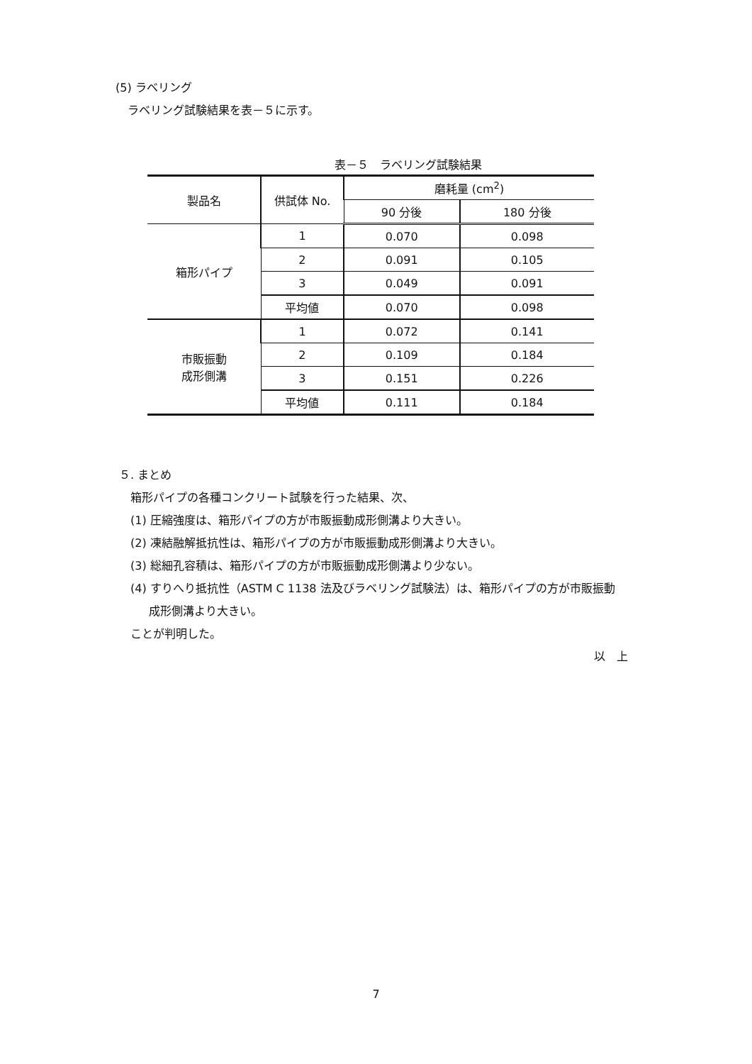(5) ラベリング
ラベリング試験結果を表－５に示す。
表－５　ラベリング試験結果
| 製品名 | 供試体 No. | 磨耗量 (cm<sup>2</sup>) | |
| --- | --- | --- | --- |
| | | 90 分後 | 180 分後 |
| 箱形パイプ | 1 | 0.070 | 0.098 |
| | 2 | 0.091 | 0.105 |
| | 3 | 0.049 | 0.091 |
| | 平均値 | 0.070 | 0.098 |
| 市販振動 成形側溝 | 1 | 0.072 | 0.141 |
| | 2 | 0.109 | 0.184 |
| | 3 | 0.151 | 0.226 |
| | 平均値 | 0.111 | 0.184 |
５. まとめ
箱形パイプの各種コンクリート試験を行った結果、次、
(1) 圧縮強度は、箱形パイプの方が市販振動成形側溝より大きい。
(2) 凍結融解抵抗性は、箱形パイプの方が市販振動成形側溝より大きい。
(3) 総細孔容積は、箱形パイプの方が市販振動成形側溝より少ない。
(4) すりへり抵抗性（ASTM C 1138 法及びラベリング試験法）は、箱形パイプの方が市販振動
成形側溝より大きい。
ことが判明した。
以　上
7